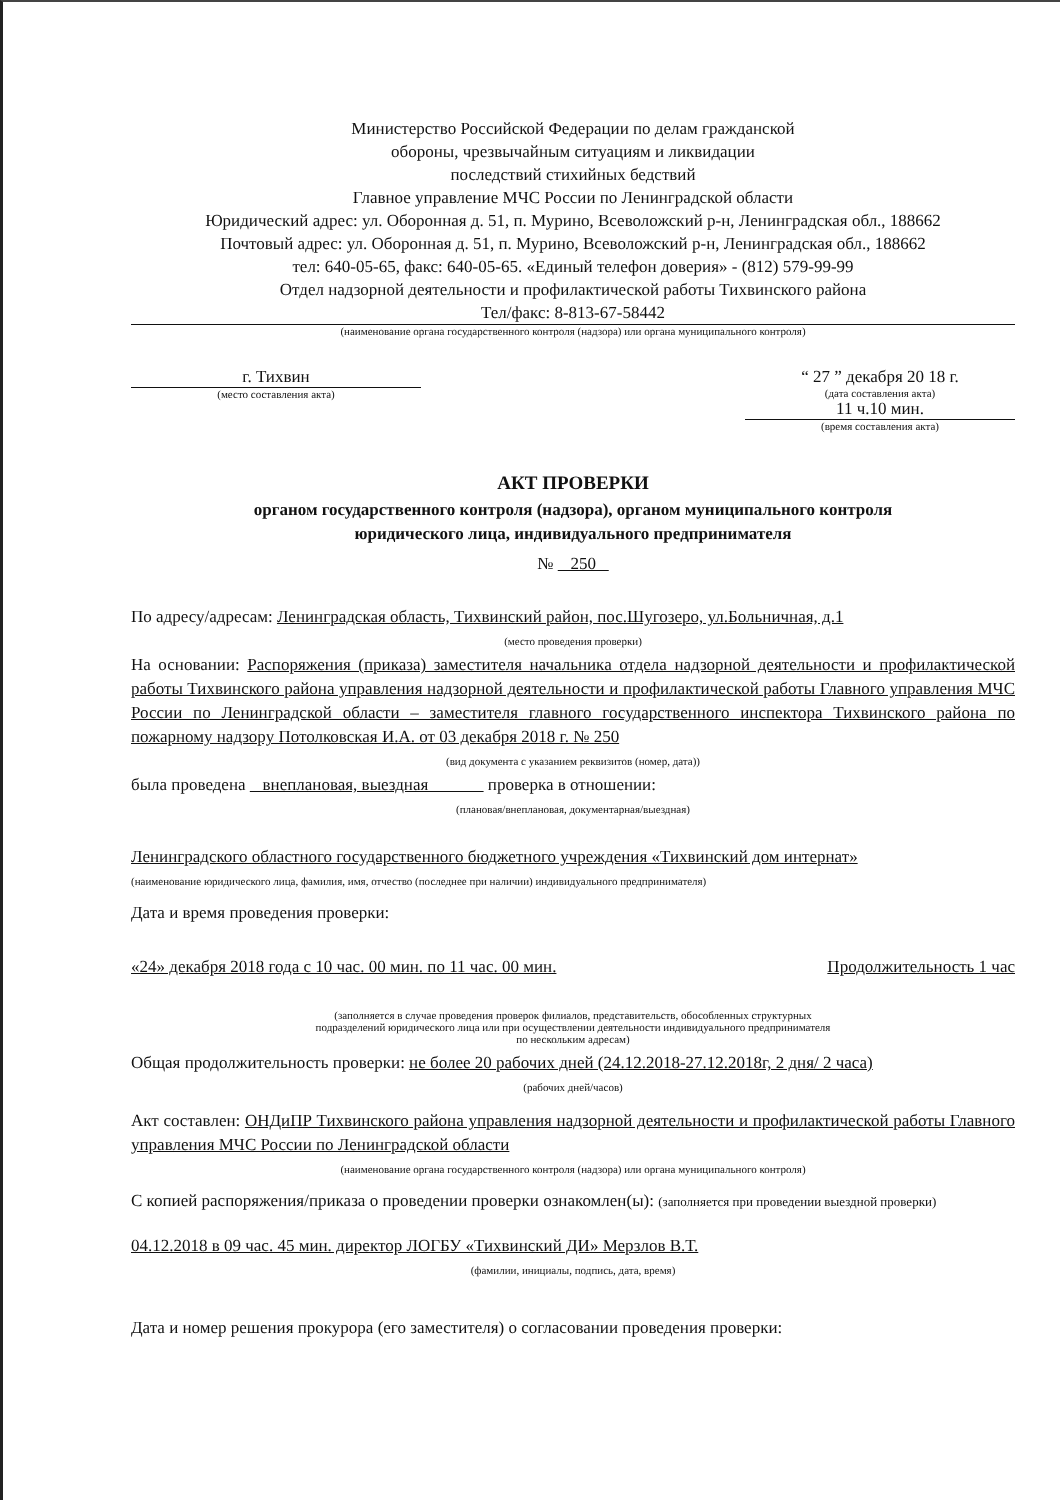Министерство Российской Федерации по делам гражданской
обороны, чрезвычайным ситуациям и ликвидации
последствий стихийных бедствий
Главное управление МЧС России по Ленинградской области
Юридический адрес: ул. Оборонная д. 51, п. Мурино, Всеволожский р-н, Ленинградская обл., 188662
Почтовый адрес: ул. Оборонная д. 51, п. Мурино, Всеволожский р-н, Ленинградская обл., 188662
тел: 640-05-65, факс: 640-05-65. «Единый телефон доверия» - (812) 579-99-99
Отдел надзорной деятельности и профилактической работы Тихвинского района
Тел/факс: 8-813-67-58442
(наименование органа государственного контроля (надзора) или органа муниципального контроля)
г. Тихвин
(место составления акта)
“ 27 ” декабря 20 18 г.
(дата составления акта)
11 ч.10 мин.
(время составления акта)
АКТ ПРОВЕРКИ
органом государственного контроля (надзора), органом муниципального контроля
юридического лица, индивидуального предпринимателя
№ 250
По адресу/адресам: Ленинградская область, Тихвинский район, пос.Шугозеро, ул.Больничная, д.1
(место проведения проверки)
На основании: Распоряжения (приказа) заместителя начальника отдела надзорной деятельности и профилактической работы Тихвинского района управления надзорной деятельности и профилактической работы Главного управления МЧС России по Ленинградской области – заместителя главного государственного инспектора Тихвинского района по пожарному надзору Потолковская И.А. от 03 декабря 2018 г. № 250
(вид документа с указанием реквизитов (номер, дата))
была проведена внеплановая, выездная проверка в отношении:
(плановая/внеплановая, документарная/выездная)
Ленинградского областного государственного бюджетного учреждения «Тихвинский дом интернат»
(наименование юридического лица, фамилия, имя, отчество (последнее при наличии) индивидуального предпринимателя)
Дата и время проведения проверки:
«24» декабря 2018 года с 10 час. 00 мин. по 11 час. 00 мин. Продолжительность 1 час
(заполняется в случае проведения проверок филиалов, представительств, обособленных структурных
подразделений юридического лица или при осуществлении деятельности индивидуального предпринимателя
по нескольким адресам)
Общая продолжительность проверки: не более 20 рабочих дней (24.12.2018-27.12.2018г, 2 дня/ 2 часа)
(рабочих дней/часов)
Акт составлен: ОНДиПР Тихвинского района управления надзорной деятельности и профилактической работы Главного управления МЧС России по Ленинградской области
(наименование органа государственного контроля (надзора) или органа муниципального контроля)
С копией распоряжения/приказа о проведении проверки ознакомлен(ы): (заполняется при проведении выездной проверки)
04.12.2018 в 09 час. 45 мин. директор ЛОГБУ «Тихвинский ДИ» Мерзлов В.Т.
(фамилии, инициалы, подпись, дата, время)
Дата и номер решения прокурора (его заместителя) о согласовании проведения проверки: